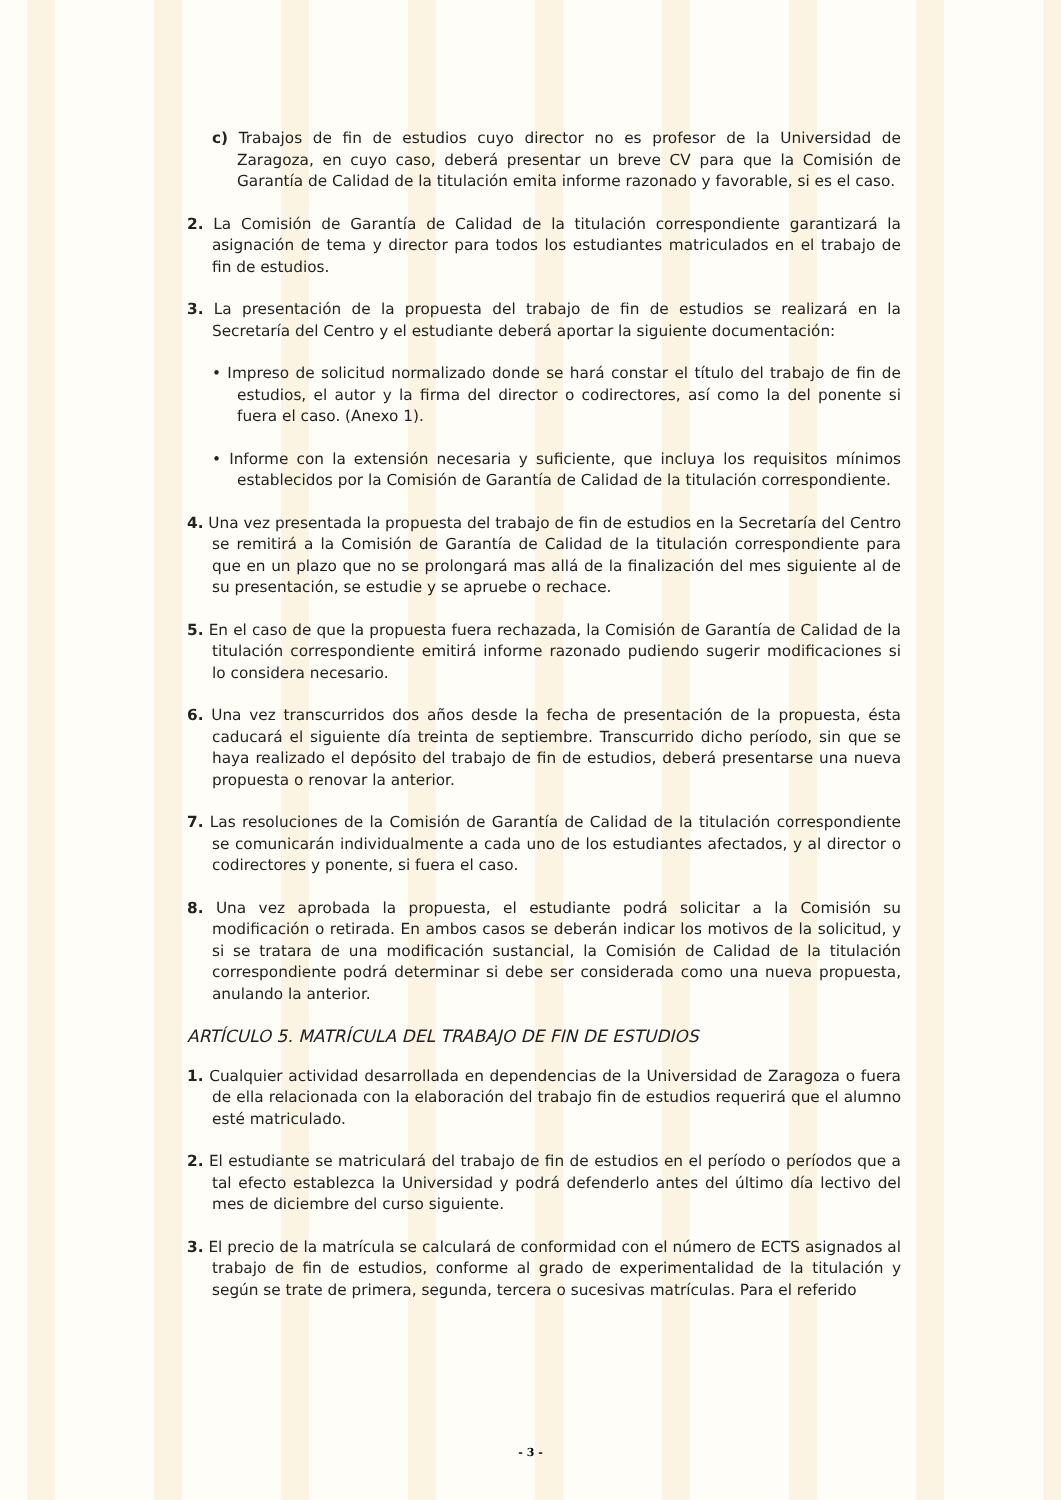c) Trabajos de fin de estudios cuyo director no es profesor de la Universidad de Zaragoza, en cuyo caso, deberá presentar un breve CV para que la Comisión de Garantía de Calidad de la titulación emita informe razonado y favorable, si es el caso.
2. La Comisión de Garantía de Calidad de la titulación correspondiente garantizará la asignación de tema y director para todos los estudiantes matriculados en el trabajo de fin de estudios.
3. La presentación de la propuesta del trabajo de fin de estudios se realizará en la Secretaría del Centro y el estudiante deberá aportar la siguiente documentación:
• Impreso de solicitud normalizado donde se hará constar el título del trabajo de fin de estudios, el autor y la firma del director o codirectores, así como la del ponente si fuera el caso. (Anexo 1).
• Informe con la extensión necesaria y suficiente, que incluya los requisitos mínimos establecidos por la Comisión de Garantía de Calidad de la titulación correspondiente.
4. Una vez presentada la propuesta del trabajo de fin de estudios en la Secretaría del Centro se remitirá a la Comisión de Garantía de Calidad de la titulación correspondiente para que en un plazo que no se prolongará mas allá de la finalización del mes siguiente al de su presentación, se estudie y se apruebe o rechace.
5. En el caso de que la propuesta fuera rechazada, la Comisión de Garantía de Calidad de la titulación correspondiente emitirá informe razonado pudiendo sugerir modificaciones si lo considera necesario.
6. Una vez transcurridos dos años desde la fecha de presentación de la propuesta, ésta caducará el siguiente día treinta de septiembre. Transcurrido dicho período, sin que se haya realizado el depósito del trabajo de fin de estudios, deberá presentarse una nueva propuesta o renovar la anterior.
7. Las resoluciones de la Comisión de Garantía de Calidad de la titulación correspondiente se comunicarán individualmente a cada uno de los estudiantes afectados, y al director o codirectores y ponente, si fuera el caso.
8. Una vez aprobada la propuesta, el estudiante podrá solicitar a la Comisión su modificación o retirada. En ambos casos se deberán indicar los motivos de la solicitud, y si se tratara de una modificación sustancial, la Comisión de Calidad de la titulación correspondiente podrá determinar si debe ser considerada como una nueva propuesta, anulando la anterior.
ARTÍCULO 5. MATRÍCULA DEL TRABAJO DE FIN DE ESTUDIOS
1. Cualquier actividad desarrollada en dependencias de la Universidad de Zaragoza o fuera de ella relacionada con la elaboración del trabajo fin de estudios requerirá que el alumno esté matriculado.
2. El estudiante se matriculará del trabajo de fin de estudios en el período o períodos que a tal efecto establezca la Universidad y podrá defenderlo antes del último día lectivo del mes de diciembre del curso siguiente.
3. El precio de la matrícula se calculará de conformidad con el número de ECTS asignados al trabajo de fin de estudios, conforme al grado de experimentalidad de la titulación y según se trate de primera, segunda, tercera o sucesivas matrículas. Para el referido
- 3 -